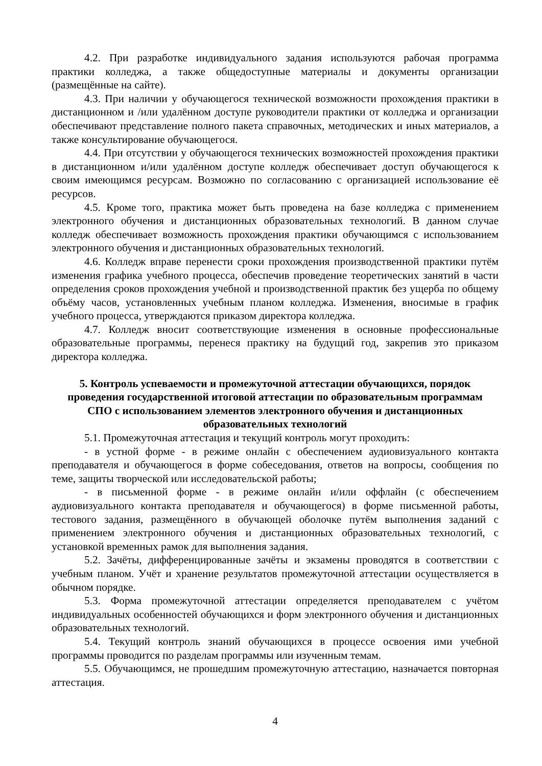4.2. При разработке индивидуального задания используются рабочая программа практики колледжа, а также общедоступные материалы и документы организации (размещённые на сайте).
4.3. При наличии у обучающегося технической возможности прохождения практики в дистанционном и /или удалённом доступе руководители практики от колледжа и организации обеспечивают представление полного пакета справочных, методических и иных материалов, а также консультирование обучающегося.
4.4. При отсутствии у обучающегося технических возможностей прохождения практики в дистанционном и/или удалённом доступе колледж обеспечивает доступ обучающегося к своим имеющимся ресурсам. Возможно по согласованию с организацией использование её ресурсов.
4.5. Кроме того, практика может быть проведена на базе колледжа с применением электронного обучения и дистанционных образовательных технологий. В данном случае колледж обеспечивает возможность прохождения практики обучающимся с использованием электронного обучения и дистанционных образовательных технологий.
4.6. Колледж вправе перенести сроки прохождения производственной практики путём изменения графика учебного процесса, обеспечив проведение теоретических занятий в части определения сроков прохождения учебной и производственной практик без ущерба по общему объёму часов, установленных учебным планом колледжа. Изменения, вносимые в график учебного процесса, утверждаются приказом директора колледжа.
4.7. Колледж вносит соответствующие изменения в основные профессиональные образовательные программы, перенеся практику на будущий год, закрепив это приказом директора колледжа.
5. Контроль успеваемости и промежуточной аттестации обучающихся, порядок проведения государственной итоговой аттестации по образовательным программам СПО с использованием элементов электронного обучения и дистанционных образовательных технологий
5.1. Промежуточная аттестация и текущий контроль могут проходить:
- в устной форме - в режиме онлайн с обеспечением аудиовизуального контакта преподавателя и обучающегося в форме собеседования, ответов на вопросы, сообщения по теме, защиты творческой или исследовательской работы;
- в письменной форме - в режиме онлайн и/или оффлайн (с обеспечением аудиовизуального контакта преподавателя и обучающегося) в форме письменной работы, тестового задания, размещённого в обучающей оболочке путём выполнения заданий с применением электронного обучения и дистанционных образовательных технологий, с установкой временных рамок для выполнения задания.
5.2. Зачёты, дифференцированные зачёты и экзамены проводятся в соответствии с учебным планом. Учёт и хранение результатов промежуточной аттестации осуществляется в обычном порядке.
5.3. Форма промежуточной аттестации определяется преподавателем с учётом индивидуальных особенностей обучающихся и форм электронного обучения и дистанционных образовательных технологий.
5.4. Текущий контроль знаний обучающихся в процессе освоения ими учебной программы проводится по разделам программы или изученным темам.
5.5. Обучающимся, не прошедшим промежуточную аттестацию, назначается повторная аттестация.
4